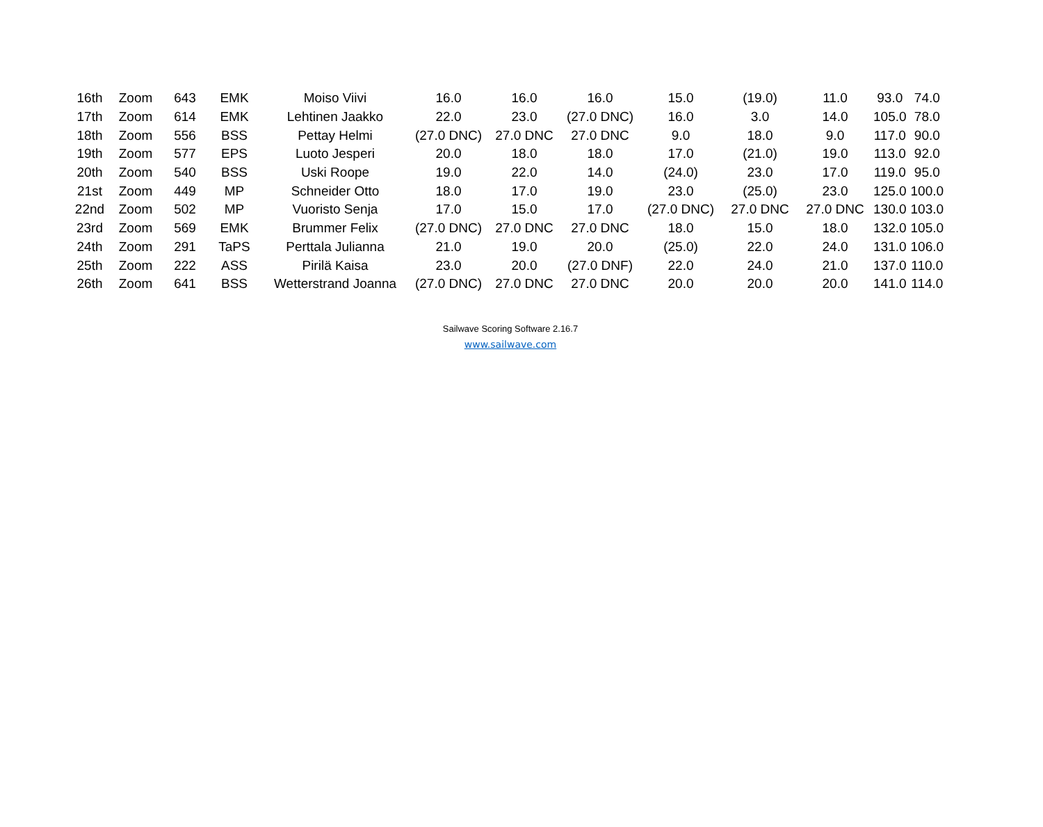| 16th | Zoom | 643 | EMK | Moiso Viivi | 16.0 | 16.0 | 16.0 | 15.0 | (19.0) | 11.0 | 93.0 | 74.0 |
| 17th | Zoom | 614 | EMK | Lehtinen Jaakko | 22.0 | 23.0 | (27.0 DNC) | 16.0 | 3.0 | 14.0 | 105.0 | 78.0 |
| 18th | Zoom | 556 | BSS | Pettay Helmi | (27.0 DNC) | 27.0 DNC | 27.0 DNC | 9.0 | 18.0 | 9.0 | 117.0 | 90.0 |
| 19th | Zoom | 577 | EPS | Luoto Jesperi | 20.0 | 18.0 | 18.0 | 17.0 | (21.0) | 19.0 | 113.0 | 92.0 |
| 20th | Zoom | 540 | BSS | Uski Roope | 19.0 | 22.0 | 14.0 | (24.0) | 23.0 | 17.0 | 119.0 | 95.0 |
| 21st | Zoom | 449 | MP | Schneider Otto | 18.0 | 17.0 | 19.0 | 23.0 | (25.0) | 23.0 | 125.0 | 100.0 |
| 22nd | Zoom | 502 | MP | Vuoristo Senja | 17.0 | 15.0 | 17.0 | (27.0 DNC) | 27.0 DNC | 27.0 DNC | 130.0 | 103.0 |
| 23rd | Zoom | 569 | EMK | Brummer Felix | (27.0 DNC) | 27.0 DNC | 27.0 DNC | 18.0 | 15.0 | 18.0 | 132.0 | 105.0 |
| 24th | Zoom | 291 | TaPS | Perttala Julianna | 21.0 | 19.0 | 20.0 | (25.0) | 22.0 | 24.0 | 131.0 | 106.0 |
| 25th | Zoom | 222 | ASS | Pirilä Kaisa | 23.0 | 20.0 | (27.0 DNF) | 22.0 | 24.0 | 21.0 | 137.0 | 110.0 |
| 26th | Zoom | 641 | BSS | Wetterstrand Joanna | (27.0 DNC) | 27.0 DNC | 27.0 DNC | 20.0 | 20.0 | 20.0 | 141.0 | 114.0 |
Sailwave Scoring Software 2.16.7
www.sailwave.com